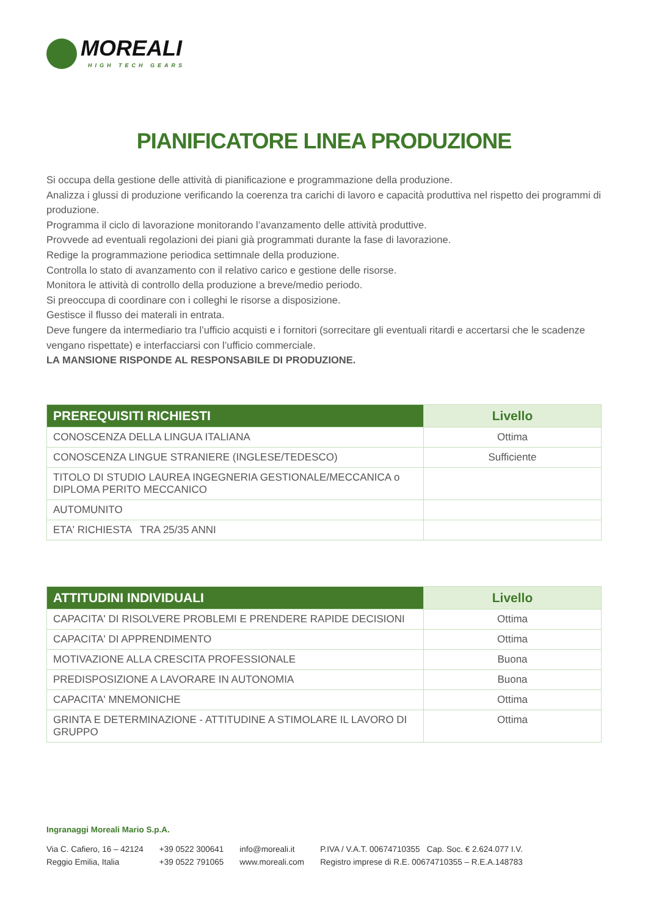MOREALI
HIGH TECH GEARS
PIANIFICATORE LINEA PRODUZIONE
Si occupa della gestione delle attività di pianificazione e programmazione della produzione.
Analizza i glussi di produzione verificando la coerenza tra carichi di lavoro e capacità produttiva nel rispetto dei programmi di produzione.
Programma il ciclo di lavorazione monitorando l’avanzamento delle attività produttive.
Provvede ad eventuali regolazioni dei piani già programmati durante la fase di lavorazione.
Redige la programmazione periodica settimnale della produzione.
Controlla lo stato di avanzamento con il relativo carico e gestione delle risorse.
Monitora le attività di controllo della produzione a breve/medio periodo.
Si preoccupa di coordinare con i colleghi le risorse a disposizione.
Gestisce il flusso dei materali in entrata.
Deve fungere da intermediario tra l’ufficio acquisti e i fornitori (sorrecitare gli eventuali ritardi e accertarsi che le scadenze vengano rispettate) e interfacciarsi con l’ufficio commerciale.
LA MANSIONE RISPONDE AL RESPONSABILE DI PRODUZIONE.
| PREREQUISITI RICHIESTI | Livello |
| --- | --- |
| CONOSCENZA DELLA LINGUA ITALIANA | Ottima |
| CONOSCENZA LINGUE STRANIERE (INGLESE/TEDESCO) | Sufficiente |
| TITOLO DI STUDIO LAUREA INGEGNERIA GESTIONALE/MECCANICA o DIPLOMA PERITO MECCANICO | |
| AUTOMUNITO | |
| ETA' RICHIESTA TRA 25/35 ANNI | |
| ATTITUDINI INDIVIDUALI | Livello |
| --- | --- |
| CAPACITA' DI RISOLVERE PROBLEMI E PRENDERE RAPIDE DECISIONI | Ottima |
| CAPACITA' DI APPRENDIMENTO | Ottima |
| MOTIVAZIONE ALLA CRESCITA PROFESSIONALE | Buona |
| PREDISPOSIZIONE A LAVORARE IN AUTONOMIA | Buona |
| CAPACITA' MNEMONICHE | Ottima |
| GRINTA E DETERMINAZIONE - ATTITUDINE A STIMOLARE IL LAVORO DI GRUPPO | Ottima |
Ingranaggi Moreali Mario S.p.A.
Via C. Cafiero, 16 – 42124
Reggio Emilia, Italia
+39 0522 300641
+39 0522 791065
info@moreali.it
www.moreali.com
P.IVA / V.A.T. 00674710355 Cap. Soc. € 2.624.077 I.V.
Registro imprese di R.E. 00674710355 – R.E.A.148783